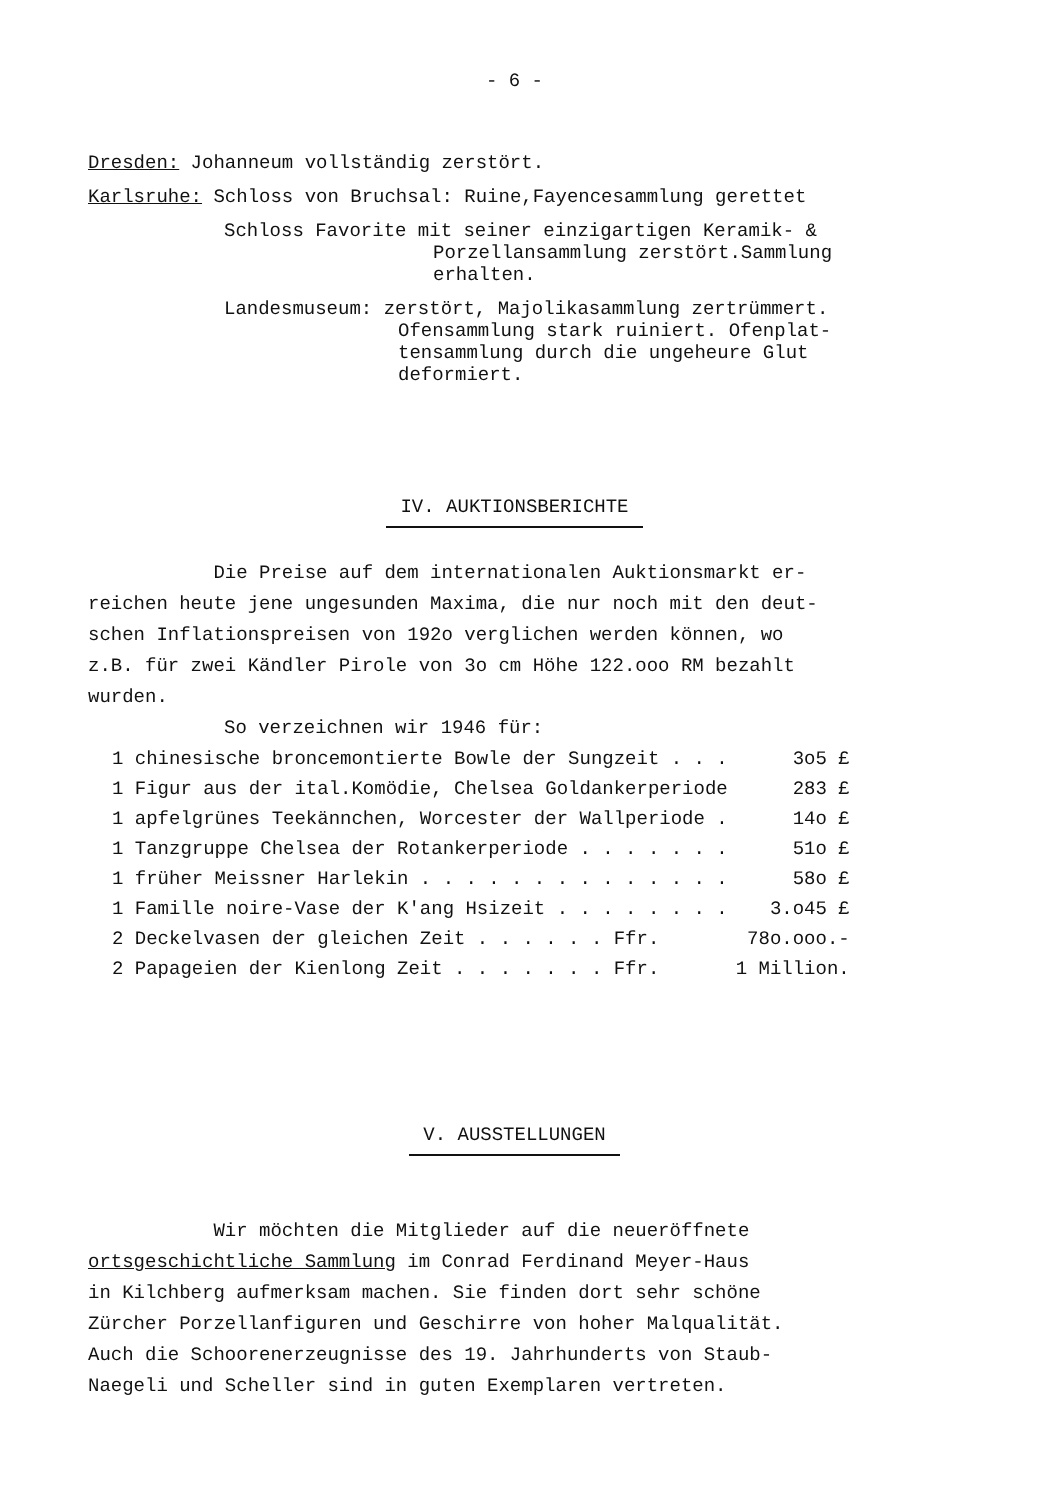- 6 -
Dresden: Johanneum vollständig zerstört.
Karlsruhe: Schloss von Bruchsal: Ruine,Fayencesammlung gerettet
Schloss Favorite mit seiner einzigartigen Keramik- &
Porzellansammlung zerstört.Sammlung
erhalten.
Landesmuseum: zerstört, Majolikasammlung zertrümmert.
Ofensammlung stark ruiniert. Ofenplat-
tensammlung durch die ungeheure Glut
deformiert.
IV. AUKTIONSBERICHTE
Die Preise auf dem internationalen Auktionsmarkt er-
reichen heute jene ungesunden Maxima, die nur noch mit den deut-
schen Inflationspreisen von 192o verglichen werden können, wo
z.B. für zwei Kändler Pirole von 3o cm Höhe 122.ooo RM bezahlt
wurden.
So verzeichnen wir 1946 für:
| 1 chinesische broncemontierte Bowle der Sungzeit . . . | 3o5 £ |
| 1 Figur aus der ital.Komödie, Chelsea Goldankerperiode | 283 £ |
| 1 apfelgrünes Teekännchen, Worcester der Wallperiode . | 14o £ |
| 1 Tanzgruppe Chelsea der Rotankerperiode . . . . . . . | 51o £ |
| 1 früher Meissner Harlekin . . . . . . . . . . . . . . | 58o £ |
| 1 Famille noire-Vase der K'ang Hsizeit . . . . . . . . | 3.o45 £ |
| 2 Deckelvasen der gleichen Zeit . . . . . . Ffr. | 78o.ooo.- |
| 2 Papageien der Kienlong Zeit . . . . . . . Ffr. | 1 Million. |
V. AUSSTELLUNGEN
Wir möchten die Mitglieder auf die neueröffnete
ortsgeschichtliche Sammlung im Conrad Ferdinand Meyer-Haus
in Kilchberg aufmerksam machen. Sie finden dort sehr schöne
Zürcher Porzellanfiguren und Geschirre von hoher Malqualität.
Auch die Schoorenerzeugnisse des 19. Jahrhunderts von Staub-
Naegeli und Scheller sind in guten Exemplaren vertreten.